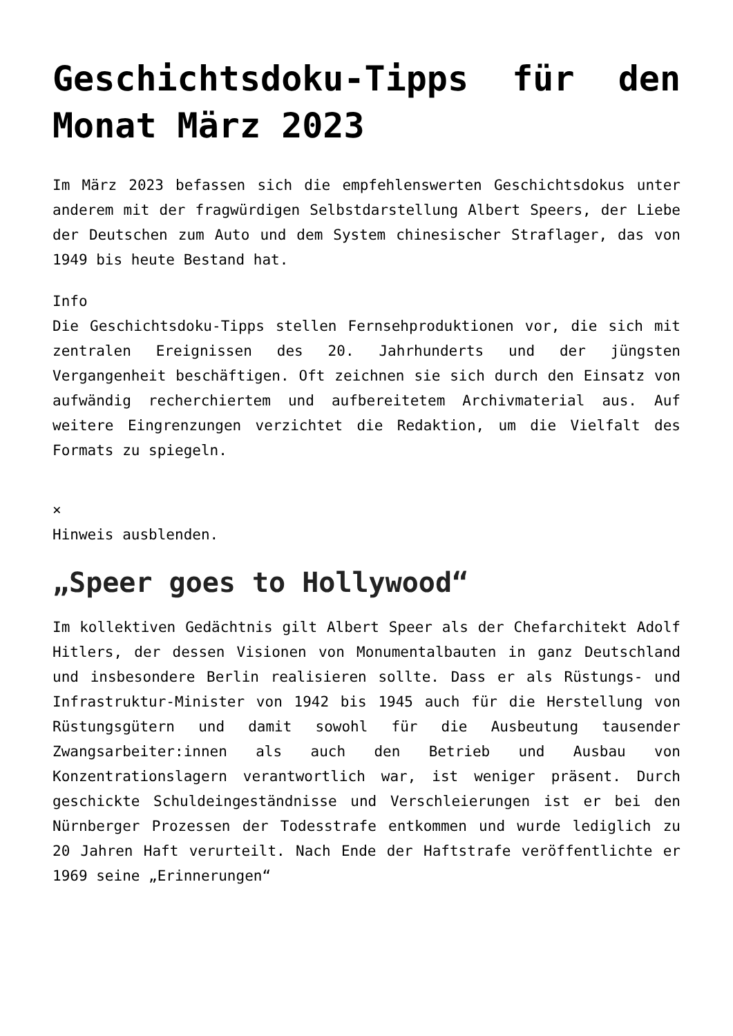Geschichtsdoku-Tipps für den Monat März 2023
Im März 2023 befassen sich die empfehlenswerten Geschichtsdokus unter anderem mit der fragwürdigen Selbstdarstellung Albert Speers, der Liebe der Deutschen zum Auto und dem System chinesischer Straflager, das von 1949 bis heute Bestand hat.
Info
Die Geschichtsdoku-Tipps stellen Fernsehproduktionen vor, die sich mit zentralen Ereignissen des 20. Jahrhunderts und der jüngsten Vergangenheit beschäftigen. Oft zeichnen sie sich durch den Einsatz von aufwändig recherchiertem und aufbereitetem Archivmaterial aus. Auf weitere Eingrenzungen verzichtet die Redaktion, um die Vielfalt des Formats zu spiegeln.
×
Hinweis ausblenden.
„Speer goes to Hollywood“
Im kollektiven Gedächtnis gilt Albert Speer als der Chefarchitekt Adolf Hitlers, der dessen Visionen von Monumentalbauten in ganz Deutschland und insbesondere Berlin realisieren sollte. Dass er als Rüstungs- und Infrastruktur-Minister von 1942 bis 1945 auch für die Herstellung von Rüstungsgütern und damit sowohl für die Ausbeutung tausender Zwangsarbeiter:innen als auch den Betrieb und Ausbau von Konzentrationslagern verantwortlich war, ist weniger präsent. Durch geschickte Schuldeingeständnisse und Verschleierungen ist er bei den Nürnberger Prozessen der Todesstrafe entkommen und wurde lediglich zu 20 Jahren Haft verurteilt. Nach Ende der Haftstrafe veröffentlichte er 1969 seine „Erinnerungen“